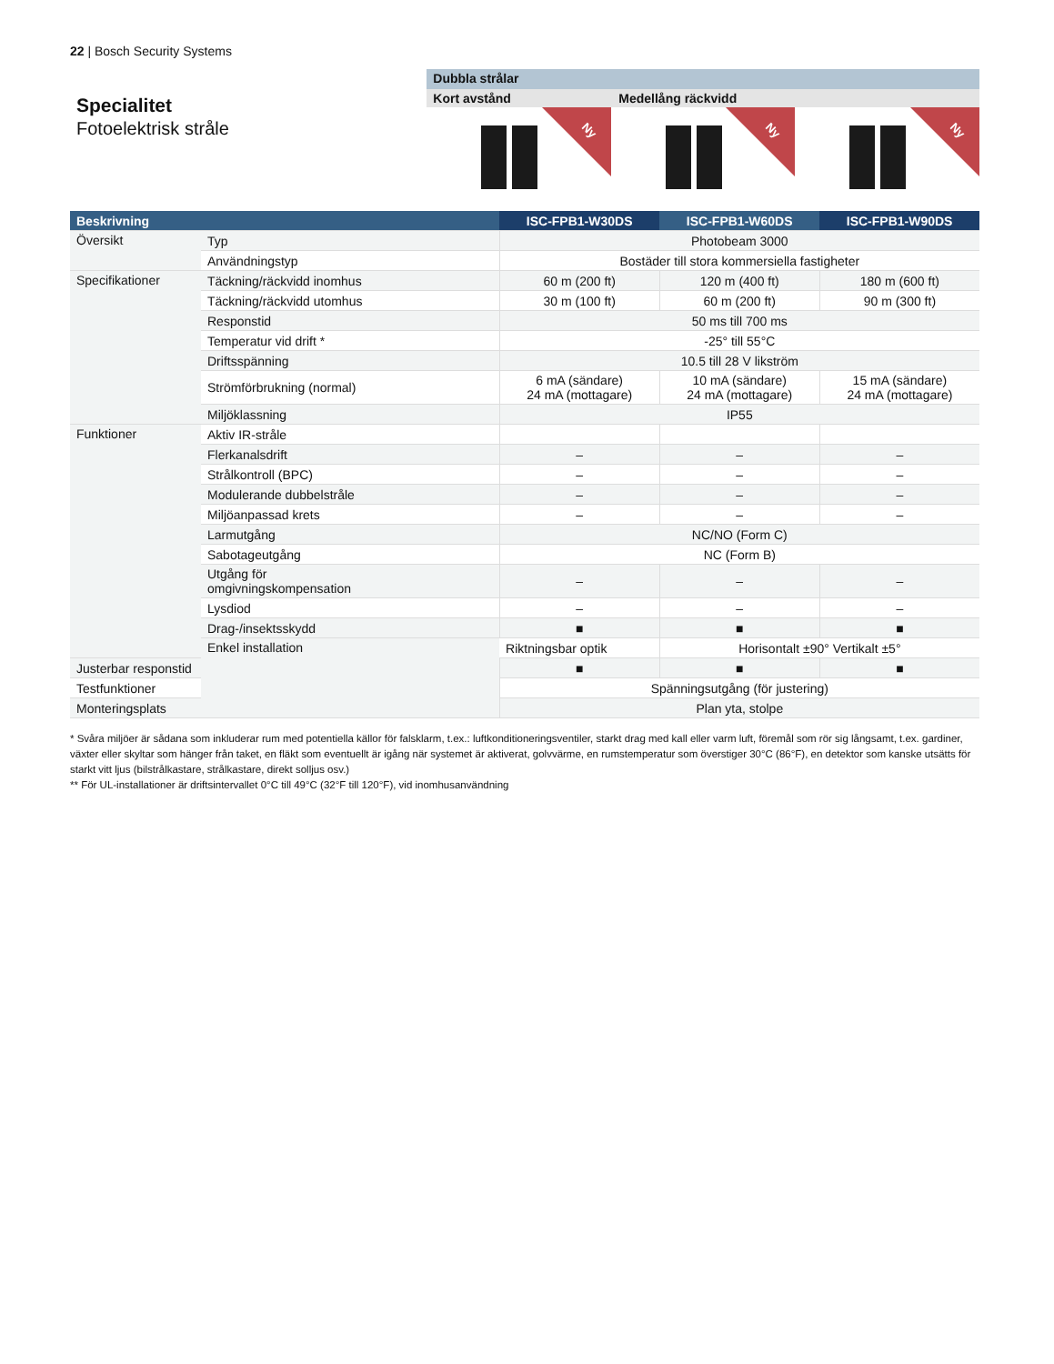22 | Bosch Security Systems
Specialitet
Fotoelektrisk stråle
Dubbla strålar
Kort avstånd Medellång räckvidd
Ny
Ny
Ny
| Beskrivning | | ISC-FPB1-W30DS | ISC-FPB1-W60DS | ISC-FPB1-W90DS |
| --- | --- | --- | --- | --- |
| Översikt | Typ | Photobeam 3000 | | |
| | Användningstyp | Bostäder till stora kommersiella fastigheter | | |
| Specifikationer | Täckning/räckvidd inomhus | 60 m (200 ft) | 120 m (400 ft) | 180 m (600 ft) |
| | Täckning/räckvidd utomhus | 30 m (100 ft) | 60 m (200 ft) | 90 m (300 ft) |
| | Responstid | 50 ms till 700 ms | | |
| | Temperatur vid drift * | -25° till 55°C | | |
| | Driftsspänning | 10.5 till 28 V likström | | |
| | Strömförbrukning (normal) | 6 mA (sändare) 24 mA (mottagare) | 10 mA (sändare) 24 mA (mottagare) | 15 mA (sändare) 24 mA (mottagare) |
| | Miljöklassning | IP55 | | |
| Funktioner | Aktiv IR-stråle | | | |
| | Flerkanalsdrift | – | – | – |
| | Strålkontroll (BPC) | – | – | – |
| | Modulerande dubbelstråle | – | – | – |
| | Miljöanpassad krets | – | – | – |
| | Larmutgång | NC/NO (Form C) | | |
| | Sabotageutgång | NC (Form B) | | |
| | Utgång för omgivningskompensation | – | – | – |
| | Lysdiod | – | – | – |
| | Drag-/insektsskydd | ■ | ■ | ■ |
| | Enkel installation | Riktningsbar optik | Horisontalt ±90° Vertikalt ±5° | |
| Justerbar responstid | | ■ | ■ | ■ |
| Testfunktioner | | Spänningsutgång (för justering) | | |
| Monteringsplats | | Plan yta, stolpe | | |
* Svåra miljöer är sådana som inkluderar rum med potentiella källor för falsklarm, t.ex.: luftkonditioneringsventiler, starkt drag med kall eller varm luft, föremål som rör sig långsamt, t.ex. gardiner, växter eller skyltar som hänger från taket, en fläkt som eventuellt är igång när systemet är aktiverat, golvvärme, en rumstemperatur som överstiger 30°C (86°F), en detektor som kanske utsätts för starkt vitt ljus (bilstrålkastare, strålkastare, direkt solljus osv.)
** För UL-installationer är driftsintervallet 0°C till 49°C (32°F till 120°F), vid inomhusanvändning